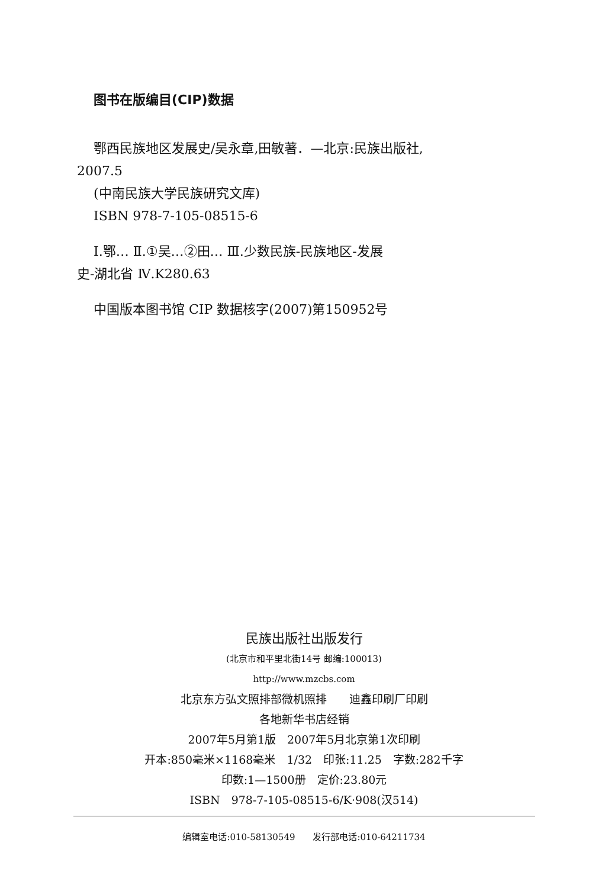图书在版编目(CIP)数据
鄂西民族地区发展史/吴永章,田敏著．—北京:民族出版社,
2007.5
(中南民族大学民族研究文库)
ISBN 978-7-105-08515-6
Ⅰ.鄂… Ⅱ.①吴…②田… Ⅲ.少数民族-民族地区-发展
史-湖北省 Ⅳ.K280.63
中国版本图书馆 CIP 数据核字(2007)第150952号
民族出版社出版发行
(北京市和平里北街14号 邮编:100013)
http://www.mzcbs.com
北京东方弘文照排部微机照排　　迪鑫印刷厂印刷
各地新华书店经销
2007年5月第1版　2007年5月北京第1次印刷
开本:850毫米×1168毫米　1/32　印张:11.25　字数:282千字
印数:1—1500册　定价:23.80元
ISBN　978-7-105-08515-6/K·908(汉514)
编辑室电话:010-58130549　　发行部电话:010-64211734